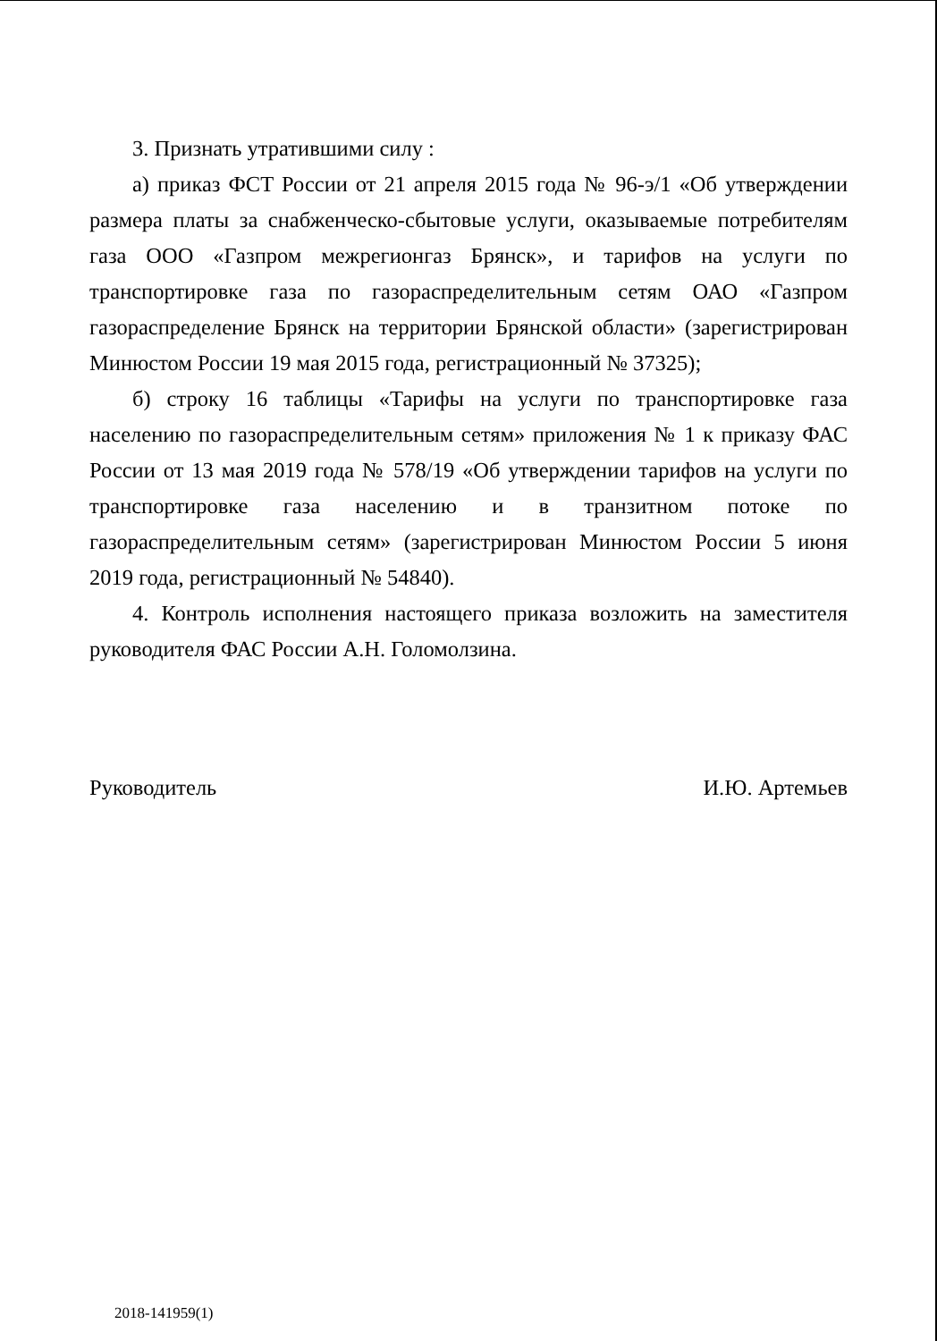3. Признать утратившими силу :
а) приказ ФСТ России от 21 апреля 2015 года № 96-э/1 «Об утверждении размера платы за снабженческо-сбытовые услуги, оказываемые потребителям газа ООО «Газпром межрегионгаз Брянск», и тарифов на услуги по транспортировке газа по газораспределительным сетям ОАО «Газпром газораспределение Брянск на территории Брянской области» (зарегистрирован Минюстом России 19 мая 2015 года, регистрационный № 37325);
б) строку 16 таблицы «Тарифы на услуги по транспортировке газа населению по газораспределительным сетям» приложения № 1 к приказу ФАС России от 13 мая 2019 года № 578/19 «Об утверждении тарифов на услуги по транспортировке газа населению и в транзитном потоке по газораспределительным сетям» (зарегистрирован Минюстом России 5 июня 2019 года, регистрационный № 54840).
4. Контроль исполнения настоящего приказа возложить на заместителя руководителя ФАС России А.Н. Голомолзина.
Руководитель И.Ю. Артемьев
2018-141959(1)